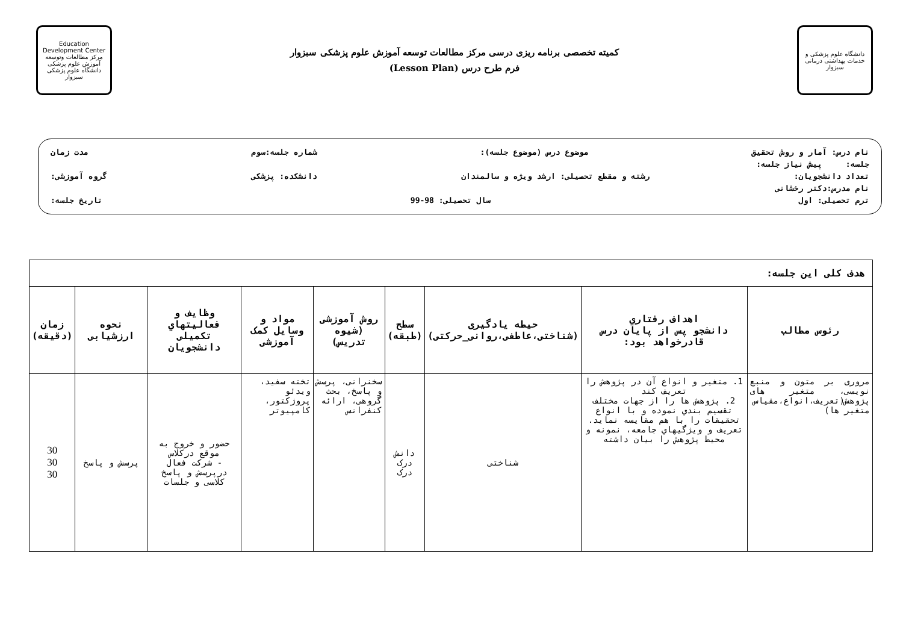دانشگاه علوم پزشکی و خدمات بهداشتی درمانی سبزوار
کمیته تخصصی برنامه ریزی درسی مرکز مطالعات توسعه آموزش علوم پزشکی سبزوار
فرم طرح درس (Lesson Plan)
Education Development Center
مرکز مطالعات وتوسعه آموزش علوم پزشکی
دانشگاه علوم پزشکی سبزوار
نام درس: آمار و روش تحقیق موضوع درس (موضوع جلسه): شماره جلسه:سوم مدت زمان
جلسه: پیش نیاز جلسه:
تعداد دانشجویان: رشته و مقطع تحصیلی: ارشد ویژه و سالمندان دانشکده: پزشکی گروه آموزشی:
نام مدرس:دکتر رخشانی
ترم تحصیلی: اول سال تحصیلی: 98-99 تاریخ جلسه:
| هدف کلی این جلسه: | | | | | | | | |
| --- | --- | --- | --- | --- | --- | --- | --- | --- |
| رئوس مطالب | اهداف رفتاري دانشجو پس از پایان درس قادرخواهد بود: | حیطه یادگیری (شناختی،عاطفی،روانی_حرکتی) | سطح (طبقه) | روش آموزشی (شیوه تدریس) | مواد و وسایل کمک آموزشی | وظایف و فعالیتهاي تکمیلی دانشجویان | نحوه ارزشیابی | زمان (دقیقه) |
| مروری بر متون و منبع نویسی، متغیر های پژوهش(تعریف،انواع،مقیاس متغیر ها) | 1. متغیر و انواع آن در پژوهش را تعریف کند 2. پژوهش ها را از جهات مختلف تقسیم بندي نموده و با انواع تحقیقات را با هم مقایسه نماید. تعریف و ویژگیهاي جامعه، نمونه و محیط پژوهش را بیان داشته | شناختی | دانش درک درک | سخنرانی، پرسش و پاسخ، بحث گروهی، ارائه کنفرانس | تخته سفید، ویدئو پروژکتور، کامپیوتر | حضور و خروج به موقع درکلاس - شرکت فعال درپرسش و پاسخ کلاسی و جلسات | پرسش و پاسخ | 30 30 30 |